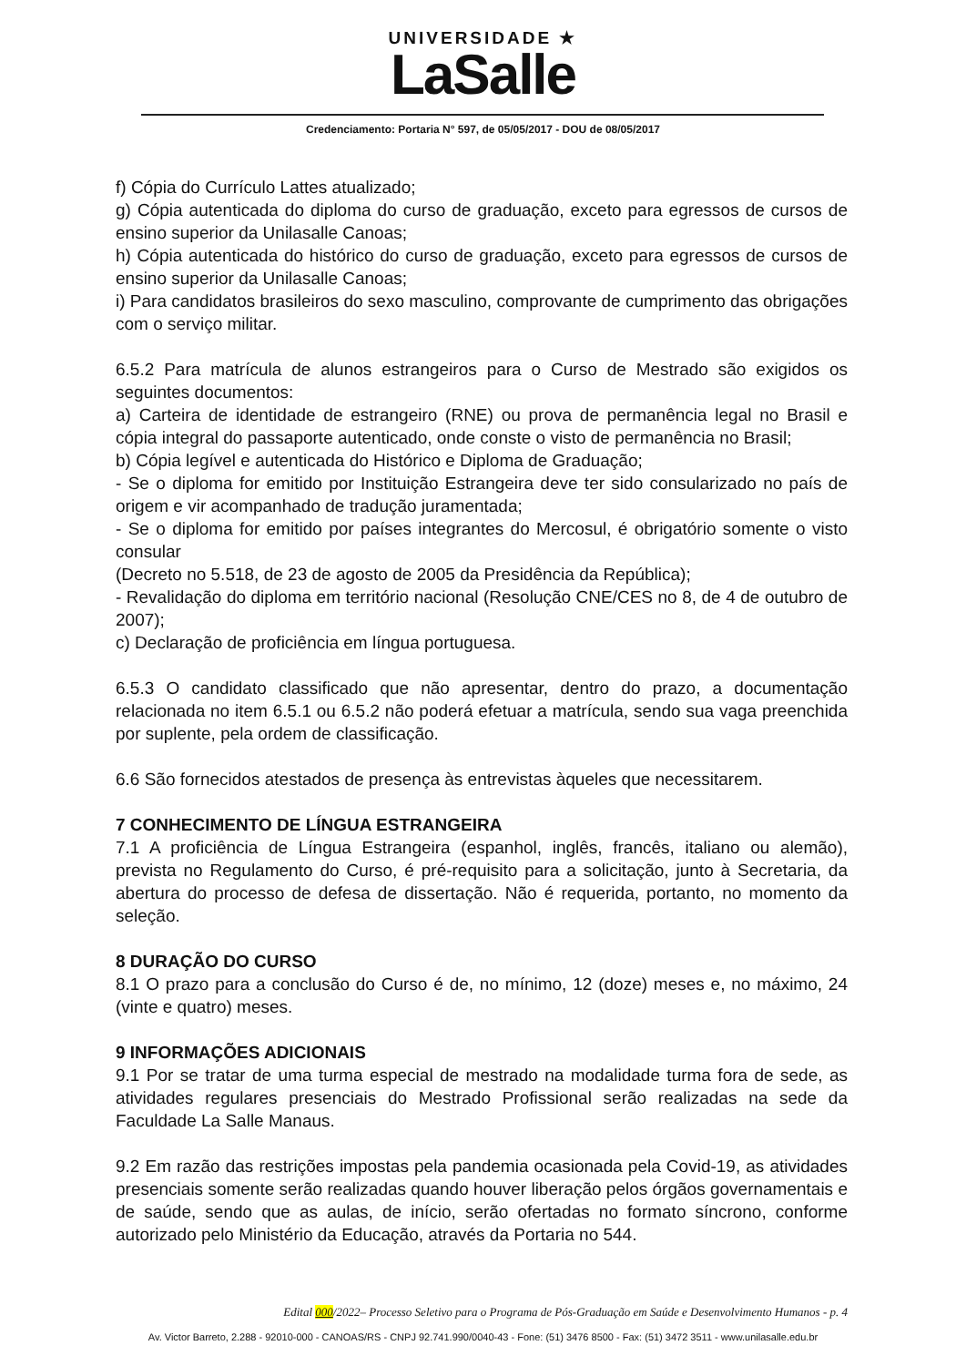UNIVERSIDADE ★
LaSalle
Credenciamento: Portaria N° 597, de 05/05/2017 - DOU de 08/05/2017
f) Cópia do Currículo Lattes atualizado;
g) Cópia autenticada do diploma do curso de graduação, exceto para egressos de cursos de ensino superior da Unilasalle Canoas;
h) Cópia autenticada do histórico do curso de graduação, exceto para egressos de cursos de ensino superior da Unilasalle Canoas;
i) Para candidatos brasileiros do sexo masculino, comprovante de cumprimento das obrigações com o serviço militar.
6.5.2 Para matrícula de alunos estrangeiros para o Curso de Mestrado são exigidos os seguintes documentos:
a) Carteira de identidade de estrangeiro (RNE) ou prova de permanência legal no Brasil e cópia integral do passaporte autenticado, onde conste o visto de permanência no Brasil;
b) Cópia legível e autenticada do Histórico e Diploma de Graduação;
- Se o diploma for emitido por Instituição Estrangeira deve ter sido consularizado no país de origem e vir acompanhado de tradução juramentada;
- Se o diploma for emitido por países integrantes do Mercosul, é obrigatório somente o visto consular
(Decreto no 5.518, de 23 de agosto de 2005 da Presidência da República);
- Revalidação do diploma em território nacional (Resolução CNE/CES no 8, de 4 de outubro de 2007);
c) Declaração de proficiência em língua portuguesa.
6.5.3 O candidato classificado que não apresentar, dentro do prazo, a documentação relacionada no item 6.5.1 ou 6.5.2 não poderá efetuar a matrícula, sendo sua vaga preenchida por suplente, pela ordem de classificação.
6.6 São fornecidos atestados de presença às entrevistas àqueles que necessitarem.
7 CONHECIMENTO DE LÍNGUA ESTRANGEIRA
7.1 A proficiência de Língua Estrangeira (espanhol, inglês, francês, italiano ou alemão), prevista no Regulamento do Curso, é pré-requisito para a solicitação, junto à Secretaria, da abertura do processo de defesa de dissertação. Não é requerida, portanto, no momento da seleção.
8 DURAÇÃO DO CURSO
8.1 O prazo para a conclusão do Curso é de, no mínimo, 12 (doze) meses e, no máximo, 24 (vinte e quatro) meses.
9 INFORMAÇÕES ADICIONAIS
9.1 Por se tratar de uma turma especial de mestrado na modalidade turma fora de sede, as atividades regulares presenciais do Mestrado Profissional serão realizadas na sede da Faculdade La Salle Manaus.
9.2 Em razão das restrições impostas pela pandemia ocasionada pela Covid-19, as atividades presenciais somente serão realizadas quando houver liberação pelos órgãos governamentais e de saúde, sendo que as aulas, de início, serão ofertadas no formato síncrono, conforme autorizado pelo Ministério da Educação, através da Portaria no 544.
Edital 000/2022– Processo Seletivo para o Programa de Pós-Graduação em Saúde e Desenvolvimento Humanos - p. 4
Av. Victor Barreto, 2.288 - 92010-000 - CANOAS/RS - CNPJ 92.741.990/0040-43 - Fone: (51) 3476 8500 - Fax: (51) 3472 3511 - www.unilasalle.edu.br